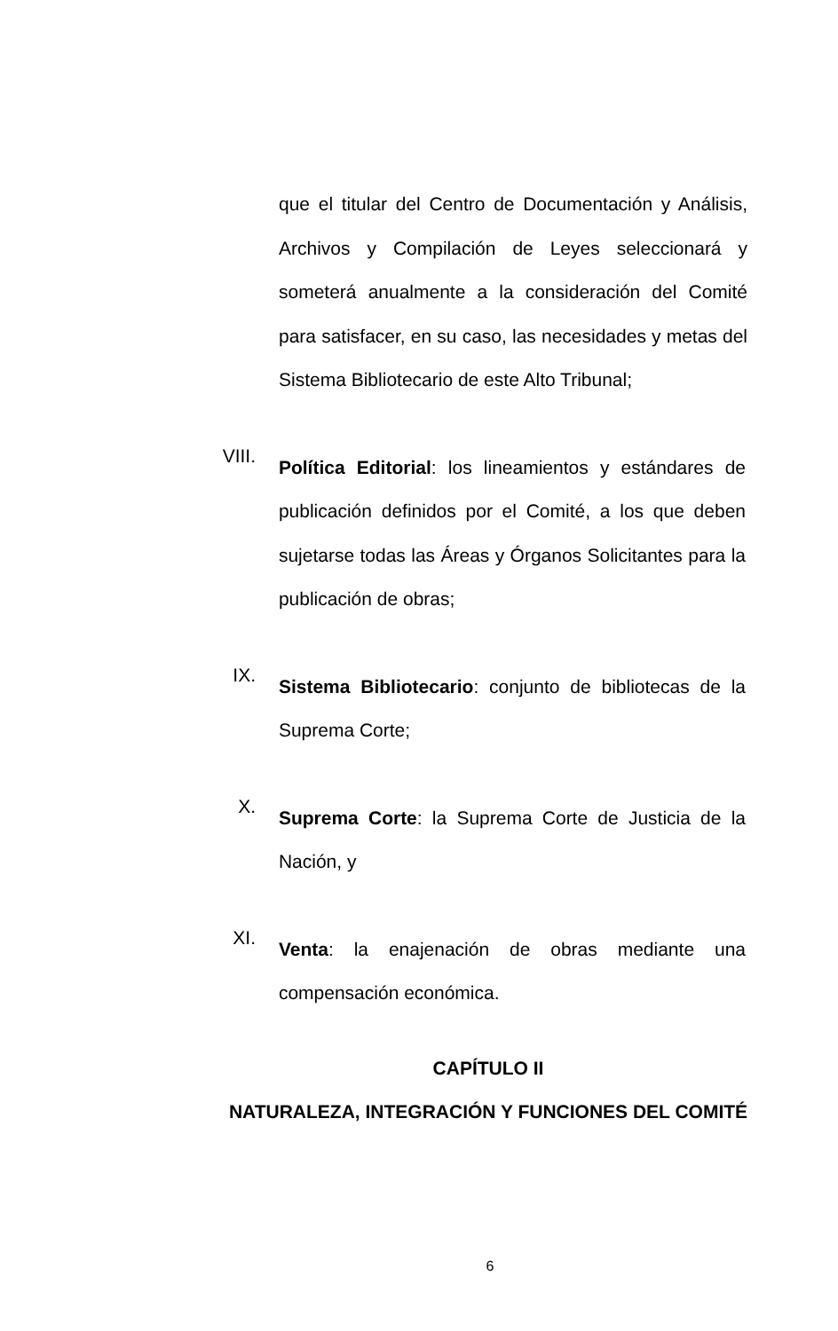que el titular del Centro de Documentación y Análisis, Archivos y Compilación de Leyes seleccionará y someterá anualmente a la consideración del Comité para satisfacer, en su caso, las necesidades y metas del Sistema Bibliotecario de este Alto Tribunal;
VIII.
Política Editorial: los lineamientos y estándares de publicación definidos por el Comité, a los que deben sujetarse todas las Áreas y Órganos Solicitantes para la publicación de obras;
IX.
Sistema Bibliotecario: conjunto de bibliotecas de la Suprema Corte;
X.
Suprema Corte: la Suprema Corte de Justicia de la Nación, y
XI.
Venta: la enajenación de obras mediante una compensación económica.
CAPÍTULO II
NATURALEZA, INTEGRACIÓN Y FUNCIONES DEL COMITÉ
6